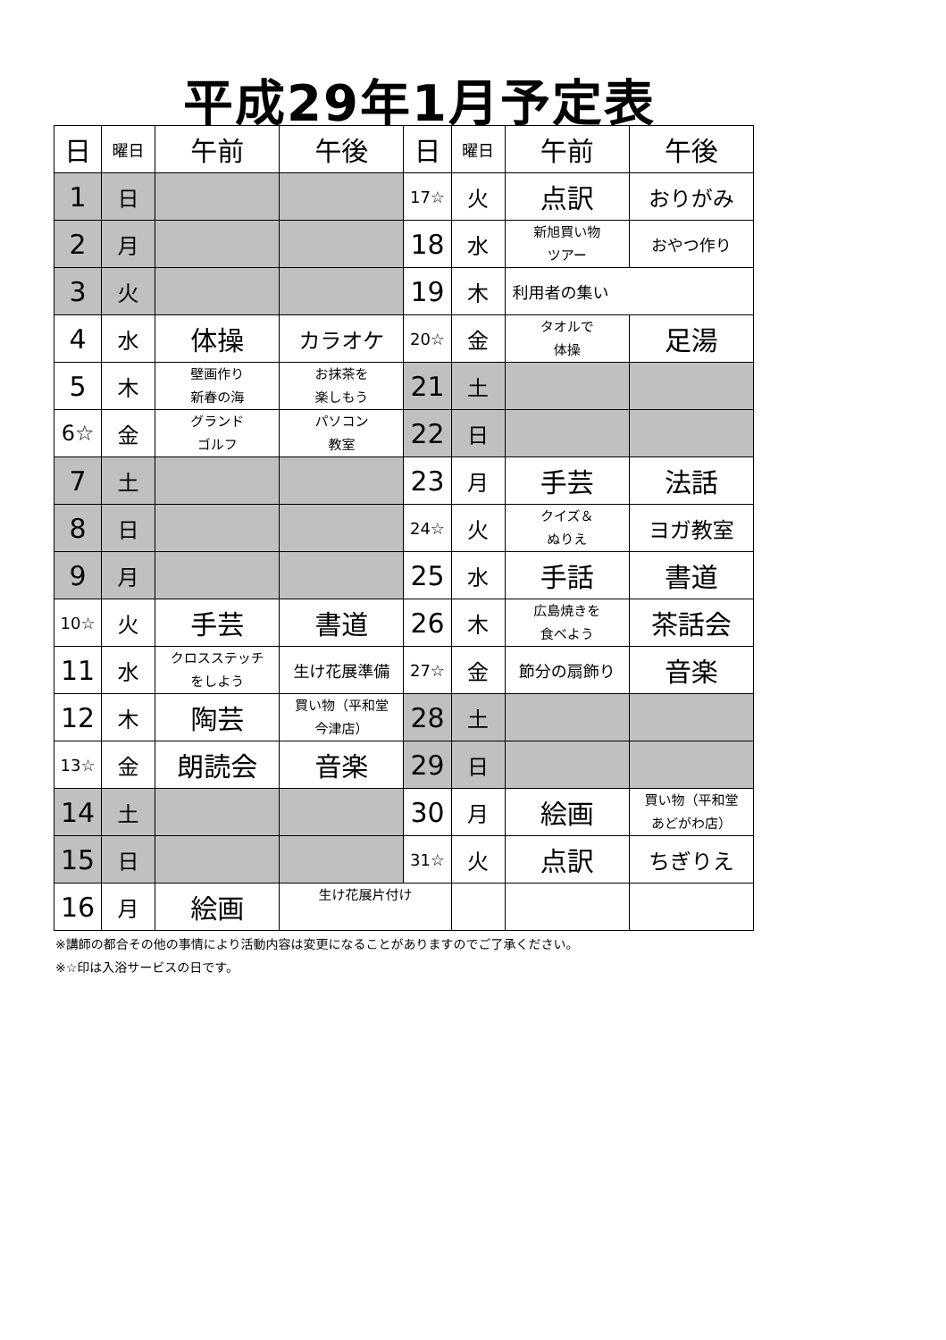平成29年1月予定表
| 日 | 曜日 | 午前 | 午後 | 日 | 曜日 | 午前 | 午後 |
| --- | --- | --- | --- | --- | --- | --- | --- |
| 1 | 日 | | | 17☆ | 火 | 点訳 | おりがみ |
| 2 | 月 | | | 18 | 水 | 新旭買い物 ツアー | おやつ作り |
| 3 | 火 | | | 19 | 木 | 利用者の集い | |
| 4 | 水 | 体操 | カラオケ | 20☆ | 金 | タオルで 体操 | 足湯 |
| 5 | 木 | 壁画作り 新春の海 | お抹茶を 楽しもう | 21 | 土 | | |
| 6☆ | 金 | グランド ゴルフ | パソコン 教室 | 22 | 日 | | |
| 7 | 土 | | | 23 | 月 | 手芸 | 法話 |
| 8 | 日 | | | 24☆ | 火 | クイズ＆ ぬりえ | ヨガ教室 |
| 9 | 月 | | | 25 | 水 | 手話 | 書道 |
| 10☆ | 火 | 手芸 | 書道 | 26 | 木 | 広島焼きを 食べよう | 茶話会 |
| 11 | 水 | クロスステッチ をしよう | 生け花展準備 | 27☆ | 金 | 節分の扇飾り | 音楽 |
| 12 | 木 | 陶芸 | 買い物（平和堂 今津店） | 28 | 土 | | |
| 13☆ | 金 | 朗読会 | 音楽 | 29 | 日 | | |
| 14 | 土 | | | 30 | 月 | 絵画 | 買い物（平和堂 あどがわ店） |
| 15 | 日 | | | 31☆ | 火 | 点訳 | ちぎりえ |
| 16 | 月 | 絵画 | 生け花展片付け | | | | |
※講師の都合その他の事情により活動内容は変更になることがありますのでご了承ください。
※☆印は入浴サービスの日です。